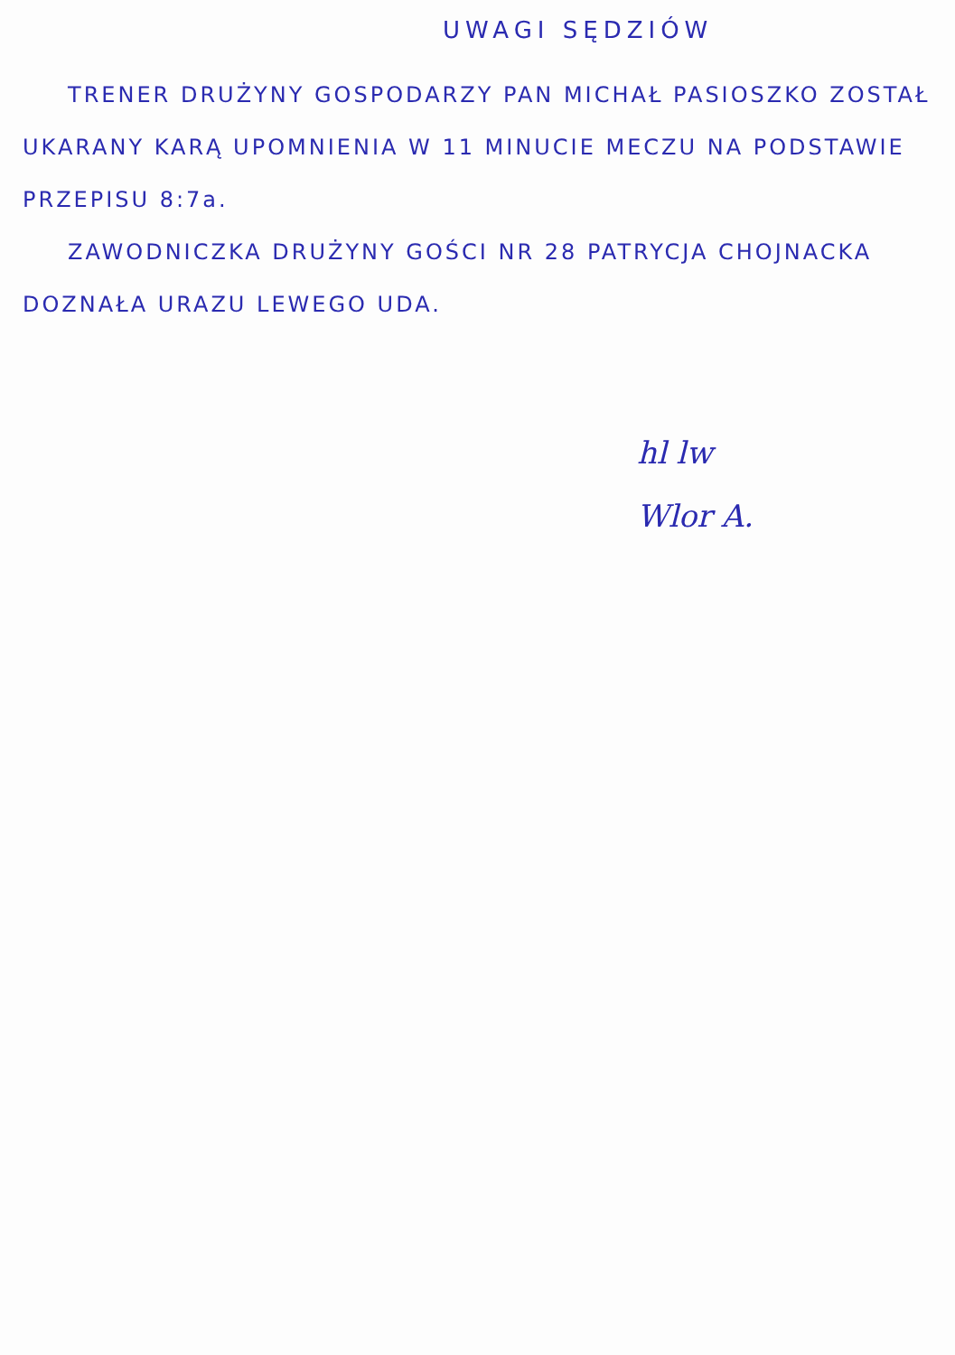UWAGI SĘDZIÓW
TRENER DRUŻYNY GOSPODARZY PAN MICHAŁ PASIOSZKO ZOSTAŁ UKARANY KARĄ UPOMNIENIA W 11 MINUCIE MECZU NA PODSTAWIE PRZEPISU 8:7a.
ZAWODNICZKA DRUŻYNY GOŚCI NR 28 PATRYCJA CHOJNACKA DOZNAŁA URAZU LEWEGO UDA.
hl lw
Wlor A.